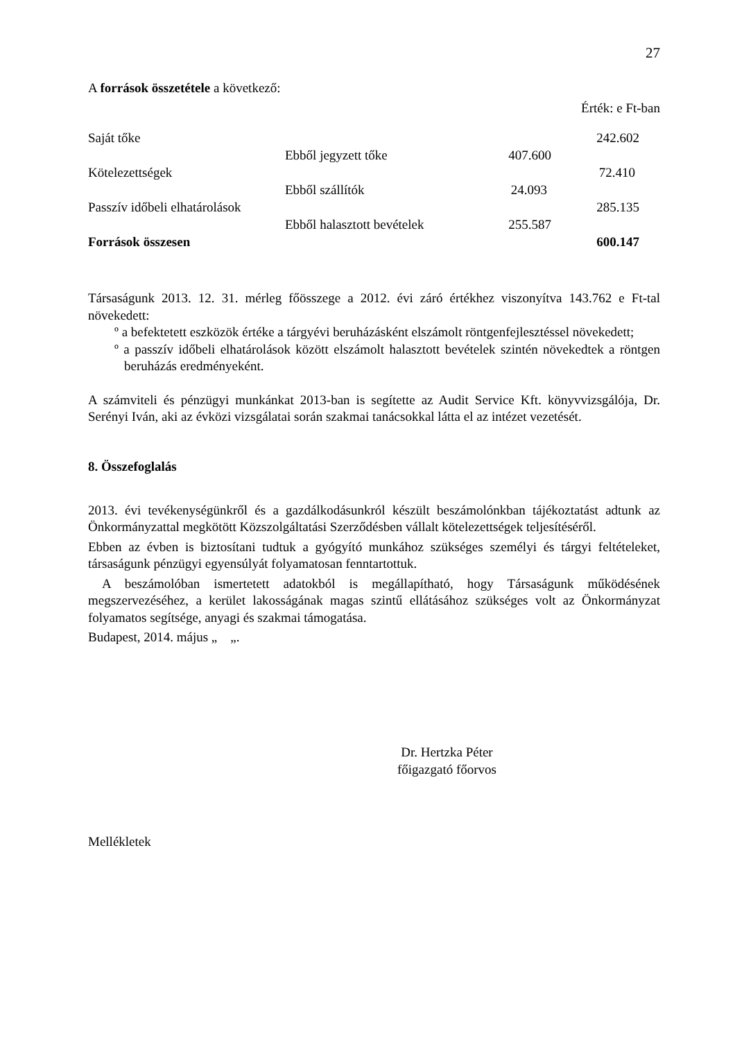27
A források összetétele a következő:
Érték: e Ft-ban
| Saját tőke | | | 242.602 |
| | Ebből jegyzett tőke | 407.600 | |
| Kötelezettségek | | | 72.410 |
| | Ebből szállítók | 24.093 | |
| Passzív időbeli elhatárolások | | | 285.135 |
| | Ebből halasztott bevételek | 255.587 | |
| Források összesen | | | 600.147 |
Társaságunk 2013. 12. 31. mérleg főösszege a 2012. évi záró értékhez viszonyítva 143.762 e Ft-tal növekedett:
º a befektetett eszközök értéke a tárgyévi beruházásként elszámolt röntgenfejlesztéssel növekedett;
º a passzív időbeli elhatárolások között elszámolt halasztott bevételek szintén növekedtek a röntgen beruházás eredményeként.
A számviteli és pénzügyi munkánkat 2013-ban is segítette az Audit Service Kft. könyvvizsgálója, Dr. Serényi Iván, aki az évközi vizsgálatai során szakmai tanácsokkal látta el az intézet vezetését.
8. Összefoglalás
2013. évi tevékenységünkről és a gazdálkodásunkról készült beszámolónkban tájékoztatást adtunk az Önkormányzattal megkötött Közszolgáltatási Szerződésben vállalt kötelezettségek teljesítéséről.
Ebben az évben is biztosítani tudtuk a gyógyító munkához szükséges személyi és tárgyi feltételeket, társaságunk pénzügyi egyensúlyát folyamatosan fenntartottuk.
A beszámolóban ismertetett adatokból is megállapítható, hogy Társaságunk működésének megszervezéséhez, a kerület lakosságának magas szintű ellátásához szükséges volt az Önkormányzat folyamatos segítsége, anyagi és szakmai támogatása.
Budapest, 2014. május „ „.
Dr. Hertzka Péter
főigazgató főorvos
Mellékletek